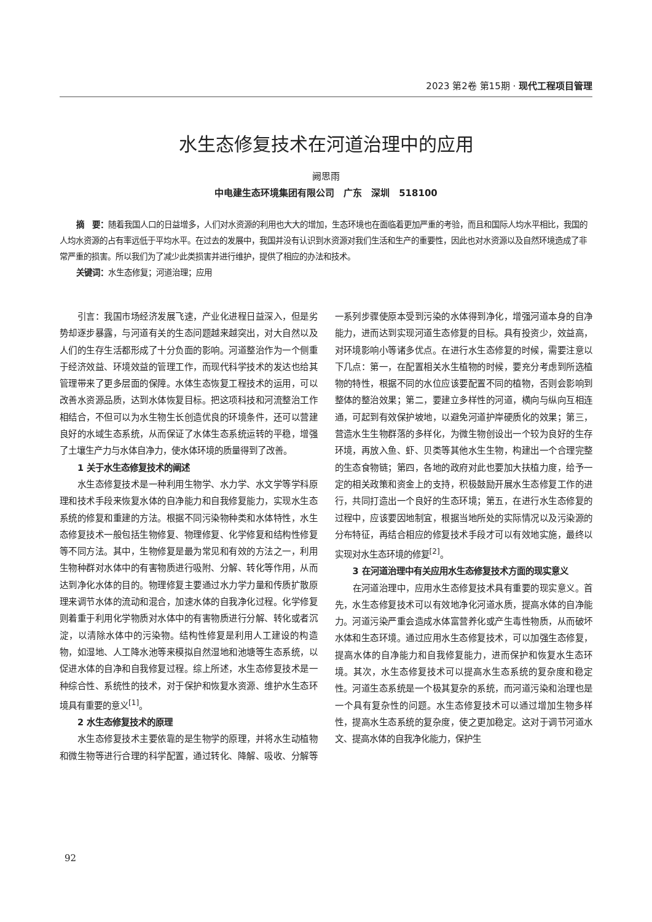2023 第2卷 第15期 · 现代工程项目管理
水生态修复技术在河道治理中的应用
阙思雨
中电建生态环境集团有限公司　广东　深圳　518100
摘　要：随着我国人口的日益增多，人们对水资源的利用也大大的增加，生态环境也在面临着更加严重的考验，而且和国际人均水平相比，我国的人均水资源的占有率远低于平均水平。在过去的发展中，我国并没有认识到水资源对我们生活和生产的重要性，因此也对水资源以及自然环境造成了非常严重的损害。所以我们为了减少此类损害并进行维护，提供了相应的办法和技术。
关键词：水生态修复；河道治理；应用
引言：我国市场经济发展飞速，产业化进程日益深入，但是劣势却逐步暴露，与河道有关的生态问题越来越突出，对大自然以及人们的生存生活都形成了十分负面的影响。河道整治作为一个侧重于经济效益、环境效益的管理工作，而现代科学技术的发达也给其管理带来了更多层面的保障。水体生态恢复工程技术的运用，可以改善水资源品质，达到水体恢复目标。把这项科技和河流整治工作相结合，不但可以为水生物生长创造优良的环境条件，还可以营建良好的水域生态系统，从而保证了水体生态系统运转的平稳，增强了土壤生产力与水体自净力，使水体环境的质量得到了改善。
1 关于水生态修复技术的阐述
水生态修复技术是一种利用生物学、水力学、水文学等学科原理和技术手段来恢复水体的自净能力和自我修复能力，实现水生态系统的修复和重建的方法。根据不同污染物种类和水体特性，水生态修复技术一般包括生物修复、物理修复、化学修复和结构性修复等不同方法。其中，生物修复是最为常见和有效的方法之一，利用生物种群对水体中的有害物质进行吸附、分解、转化等作用，从而达到净化水体的目的。物理修复主要通过水力学力量和传质扩散原理来调节水体的流动和混合，加速水体的自我净化过程。化学修复则着重于利用化学物质对水体中的有害物质进行分解、转化或者沉淀，以清除水体中的污染物。结构性修复是利用人工建设的构造物，如湿地、人工降水池等来模拟自然湿地和池塘等生态系统，以促进水体的自净和自我修复过程。综上所述，水生态修复技术是一种综合性、系统性的技术，对于保护和恢复水资源、维护水生态环境具有重要的意义<sup>[1]</sup>。
2 水生态修复技术的原理
水生态修复技术主要依靠的是生物学的原理，并将水生动植物和微生物等进行合理的科学配置，通过转化、降解、吸收、分解等一系列步骤使原本受到污染的水体得到净化，增强河道本身的自净能力，进而达到实现河道生态修复的目标。具有投资少，效益高，对环境影响小等诸多优点。在进行水生态修复的时候，需要注意以下几点：第一，在配置相关水生植物的时候，要充分考虑到所选植物的特性，根据不同的水位应该要配置不同的植物，否则会影响到整体的整治效果；第二，要建立多样性的河道，横向与纵向互相连通，可起到有效保护坡地，以避免河道护岸硬质化的效果；第三，营造水生生物群落的多样化，为微生物创设出一个较为良好的生存环境，再放入鱼、虾、贝类等其他水生生物，构建出一个合理完整的生态食物链；第四，各地的政府对此也要加大扶植力度，给予一定的相关政策和资金上的支持，积极鼓励开展水生态修复工作的进行，共同打造出一个良好的生态环境；第五，在进行水生态修复的过程中，应该要因地制宜，根据当地所处的实际情况以及污染源的分布特征，再结合相应的修复技术手段才可以有效地实施，最终以实现对水生态环境的修复<sup>[2]</sup>。
3 在河道治理中有关应用水生态修复技术方面的现实意义
在河道治理中，应用水生态修复技术具有重要的现实意义。首先，水生态修复技术可以有效地净化河道水质，提高水体的自净能力。河道污染严重会造成水体富营养化或产生毒性物质，从而破坏水体和生态环境。通过应用水生态修复技术，可以加强生态修复，提高水体的自净能力和自我修复能力，进而保护和恢复水生态环境。其次，水生态修复技术可以提高水生态系统的复杂度和稳定性。河道生态系统是一个极其复杂的系统，而河道污染和治理也是一个具有复杂性的问题。水生态修复技术可以通过增加生物多样性，提高水生态系统的复杂度，使之更加稳定。这对于调节河道水文、提高水体的自我净化能力，保护生
92